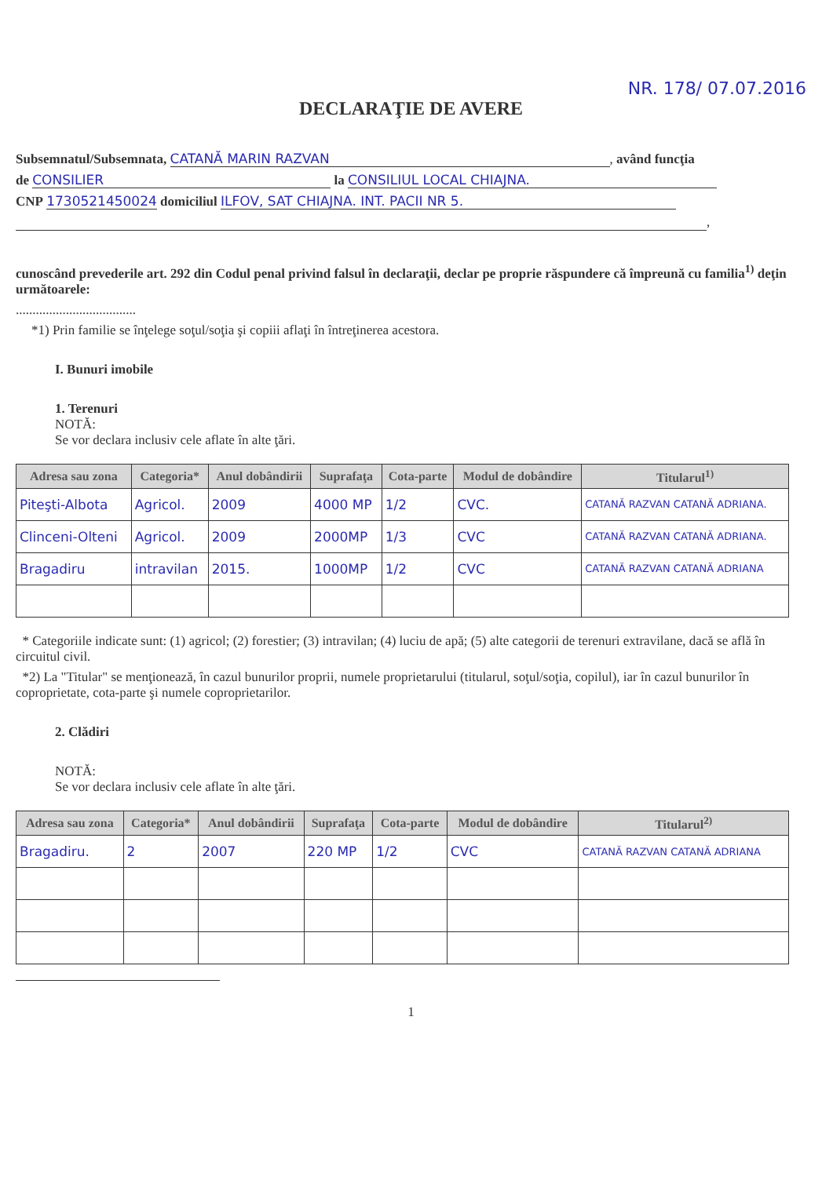NR. 178/ 07.07.2016
DECLARAŢIE DE AVERE
Subsemnatul/Subsemnata, CATANĂ MARIN RAZVAN, având funcţia
de CONSILIER la CONSILIUL LOCAL CHIAJNA.
CNP 1730521450024 domiciliul ILFOV, SAT CHIAJNA. INT. PACII NR 5.
,
cunoscând prevederile art. 292 din Codul penal privind falsul în declaraţii, declar pe proprie răspundere că împreună cu familia<sup>1)</sup> deţin următoarele:
....................................
*1) Prin familie se înţelege soţul/soţia şi copiii aflaţi în întreţinerea acestora.
I. Bunuri imobile
1. Terenuri
NOTĂ:
Se vor declara inclusiv cele aflate în alte ţări.
| Adresa sau zona | Categoria* | Anul dobândirii | Suprafaţa | Cota-parte | Modul de dobândire | Titularul<sup>1)</sup> |
| --- | --- | --- | --- | --- | --- | --- |
| Piteşti-Albota | Agricol. | 2009 | 4000 MP | 1/2 | CVC. | CATANĂ RAZVAN CATANĂ ADRIANA. |
| Clinceni-Olteni | Agricol. | 2009 | 2000MP | 1/3 | CVC | CATANĂ RAZVAN CATANĂ ADRIANA. |
| Bragadiru | intravilan | 2015. | 1000MP | 1/2 | CVC | CATANĂ RAZVAN CATANĂ ADRIANA |
* Categoriile indicate sunt: (1) agricol; (2) forestier; (3) intravilan; (4) luciu de apă; (5) alte categorii de terenuri extravilane, dacă se află în circuitul civil.
*2) La "Titular" se menţionează, în cazul bunurilor proprii, numele proprietarului (titularul, soţul/soţia, copilul), iar în cazul bunurilor în coproprietate, cota-parte şi numele coproprietarilor.
2. Clădiri
NOTĂ:
Se vor declara inclusiv cele aflate în alte ţări.
| Adresa sau zona | Categoria* | Anul dobândirii | Suprafaţa | Cota-parte | Modul de dobândire | Titularul<sup>2)</sup> |
| --- | --- | --- | --- | --- | --- | --- |
| Bragadiru. | 2 | 2007 | 220 MP | 1/2 | CVC | CATANĂ RAZVAN CATANĂ ADRIANA |
1